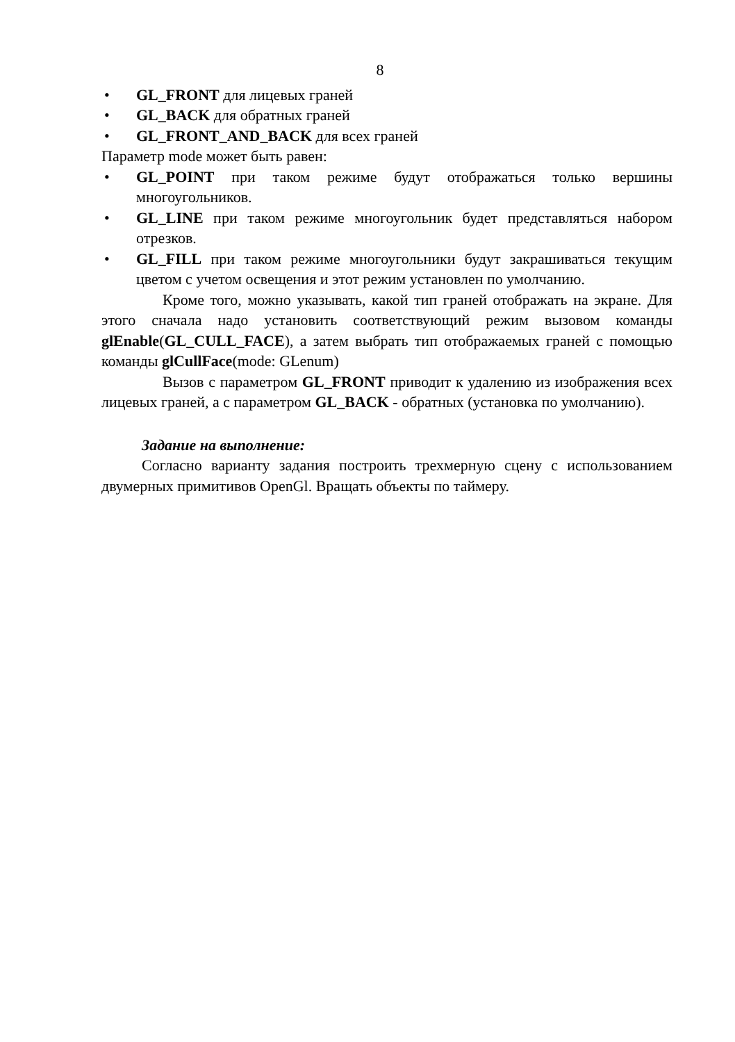8
• GL_FRONT для лицевых граней
• GL_BACK для обратных граней
• GL_FRONT_AND_BACK для всех граней
Параметр mode может быть равен:
• GL_POINT при таком режиме будут отображаться только вершины многоугольников.
• GL_LINE при таком режиме многоугольник будет представляться набором отрезков.
• GL_FILL при таком режиме многоугольники будут закрашиваться текущим цветом с учетом освещения и этот режим установлен по умолчанию.
Кроме того, можно указывать, какой тип граней отображать на экране. Для этого сначала надо установить соответствующий режим вызовом команды glEnable(GL_CULL_FACE), а затем выбрать тип отображаемых граней с помощью команды glCullFace(mode: GLenum)
Вызов с параметром GL_FRONT приводит к удалению из изображения всех лицевых граней, а с параметром GL_BACK - обратных (установка по умолчанию).
Задание на выполнение:
Согласно варианту задания построить трехмерную сцену с использованием двумерных примитивов OpenGl. Вращать объекты по таймеру.